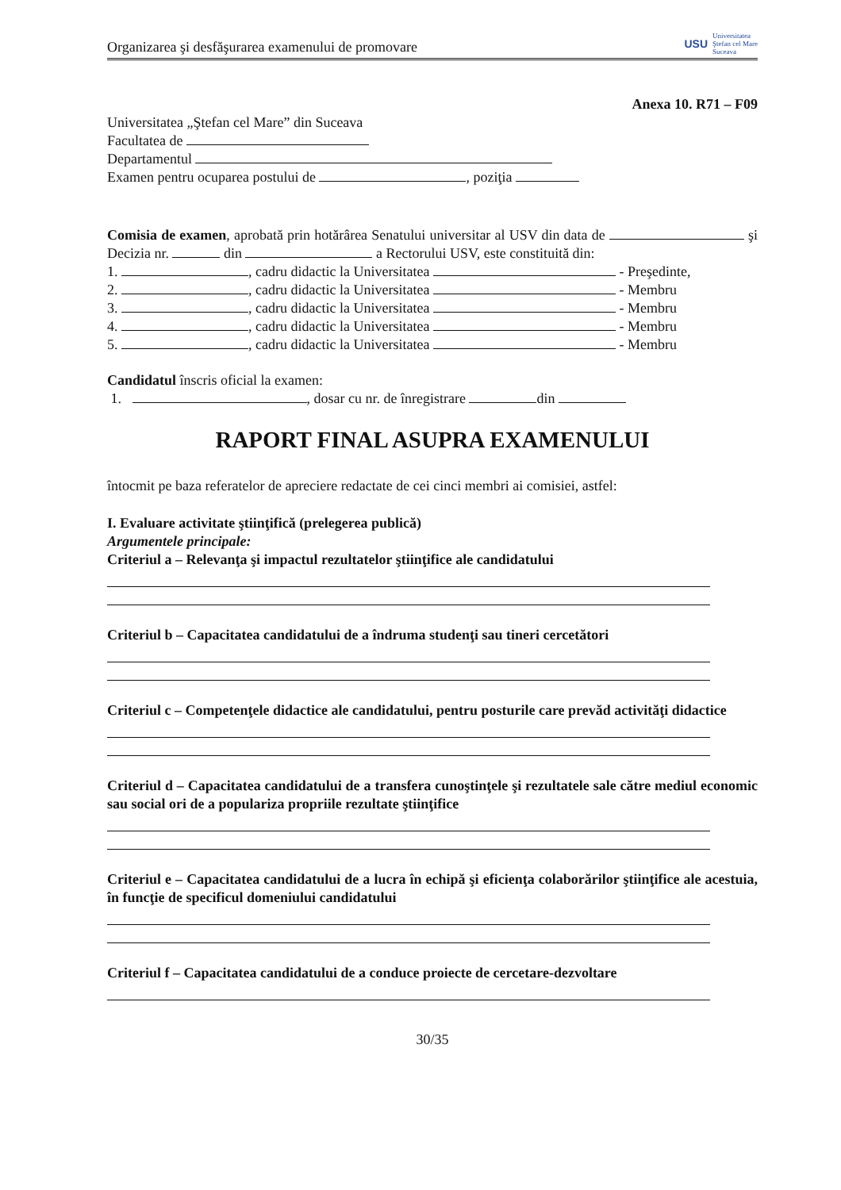Organizarea şi desfăşurarea examenului de promovare
USU Universitatea
Ştefan cel Mare
Suceava
Anexa 10. R71 – F09
Universitatea „Ştefan cel Mare” din Suceava
Facultatea de
Departamentul
Examen pentru ocuparea postului de , poziţia
Comisia de examen, aprobată prin hotărârea Senatului universitar al USV din data de şi Decizia nr. din a Rectorului USV, este constituită din:
1. , cadru didactic la Universitatea - Preşedinte,
2. , cadru didactic la Universitatea - Membru
3. , cadru didactic la Universitatea - Membru
4. , cadru didactic la Universitatea - Membru
5. , cadru didactic la Universitatea - Membru
Candidatul înscris oficial la examen:
1. , dosar cu nr. de înregistrare din
RAPORT FINAL ASUPRA EXAMENULUI
întocmit pe baza referatelor de apreciere redactate de cei cinci membri ai comisiei, astfel:
I. Evaluare activitate ştiinţifică (prelegerea publică)
Argumentele principale:
Criteriul a – Relevanţa şi impactul rezultatelor ştiinţifice ale candidatului
Criteriul b – Capacitatea candidatului de a îndruma studenţi sau tineri cercetători
Criteriul c – Competenţele didactice ale candidatului, pentru posturile care prevăd activităţi didactice
Criteriul d – Capacitatea candidatului de a transfera cunoştinţele şi rezultatele sale către mediul economic sau social ori de a populariza propriile rezultate ştiinţifice
Criteriul e – Capacitatea candidatului de a lucra în echipă şi eficienţa colaborărilor ştiinţifice ale acestuia, în funcţie de specificul domeniului candidatului
Criteriul f – Capacitatea candidatului de a conduce proiecte de cercetare-dezvoltare
30/35